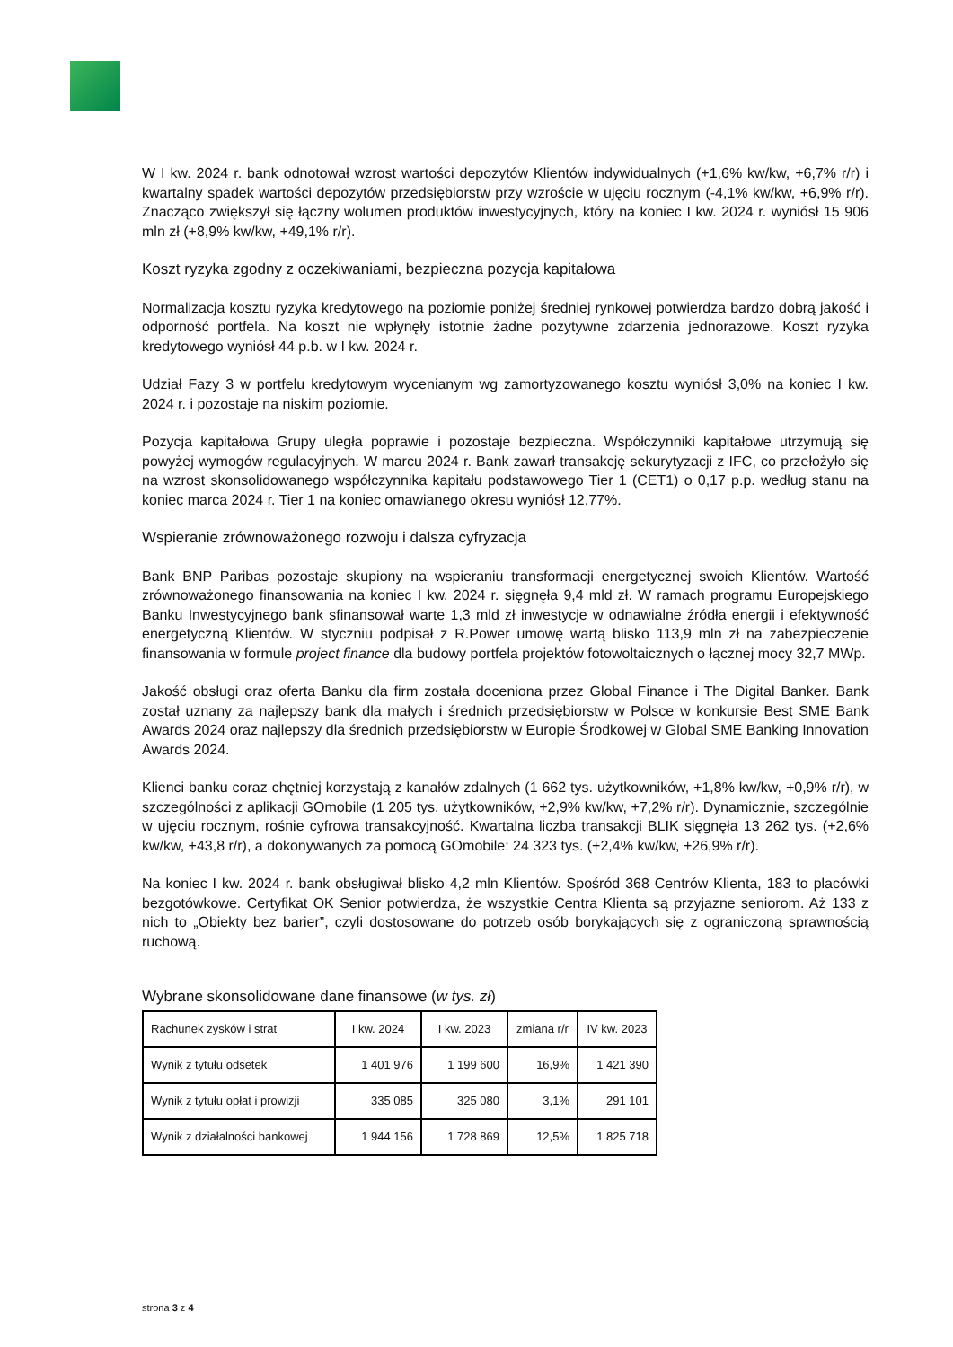W I kw. 2024 r. bank odnotował wzrost wartości depozytów Klientów indywidualnych (+1,6% kw/kw, +6,7% r/r) i kwartalny spadek wartości depozytów przedsiębiorstw przy wzroście w ujęciu rocznym (-4,1% kw/kw, +6,9% r/r). Znacząco zwiększył się łączny wolumen produktów inwestycyjnych, który na koniec I kw. 2024 r. wyniósł 15 906 mln zł (+8,9% kw/kw, +49,1% r/r).
Koszt ryzyka zgodny z oczekiwaniami, bezpieczna pozycja kapitałowa
Normalizacja kosztu ryzyka kredytowego na poziomie poniżej średniej rynkowej potwierdza bardzo dobrą jakość i odporność portfela. Na koszt nie wpłynęły istotnie żadne pozytywne zdarzenia jednorazowe. Koszt ryzyka kredytowego wyniósł 44 p.b. w I kw. 2024 r.
Udział Fazy 3 w portfelu kredytowym wycenianym wg zamortyzowanego kosztu wyniósł 3,0% na koniec I kw. 2024 r. i pozostaje na niskim poziomie.
Pozycja kapitałowa Grupy uległa poprawie i pozostaje bezpieczna. Współczynniki kapitałowe utrzymują się powyżej wymogów regulacyjnych. W marcu 2024 r. Bank zawarł transakcję sekurytyzacji z IFC, co przełożyło się na wzrost skonsolidowanego współczynnika kapitału podstawowego Tier 1 (CET1) o 0,17 p.p. według stanu na koniec marca 2024 r. Tier 1 na koniec omawianego okresu wyniósł 12,77%.
Wspieranie zrównoważonego rozwoju i dalsza cyfryzacja
Bank BNP Paribas pozostaje skupiony na wspieraniu transformacji energetycznej swoich Klientów. Wartość zrównoważonego finansowania na koniec I kw. 2024 r. sięgnęła 9,4 mld zł. W ramach programu Europejskiego Banku Inwestycyjnego bank sfinansował warte 1,3 mld zł inwestycje w odnawialne źródła energii i efektywność energetyczną Klientów. W styczniu podpisał z R.Power umowę wartą blisko 113,9 mln zł na zabezpieczenie finansowania w formule project finance dla budowy portfela projektów fotowoltaicznych o łącznej mocy 32,7 MWp.
Jakość obsługi oraz oferta Banku dla firm została doceniona przez Global Finance i The Digital Banker. Bank został uznany za najlepszy bank dla małych i średnich przedsiębiorstw w Polsce w konkursie Best SME Bank Awards 2024 oraz najlepszy dla średnich przedsiębiorstw w Europie Środkowej w Global SME Banking Innovation Awards 2024.
Klienci banku coraz chętniej korzystają z kanałów zdalnych (1 662 tys. użytkowników, +1,8% kw/kw, +0,9% r/r), w szczególności z aplikacji GOmobile (1 205 tys. użytkowników, +2,9% kw/kw, +7,2% r/r). Dynamicznie, szczególnie w ujęciu rocznym, rośnie cyfrowa transakcyjność. Kwartalna liczba transakcji BLIK sięgnęła 13 262 tys. (+2,6% kw/kw, +43,8 r/r), a dokonywanych za pomocą GOmobile: 24 323 tys. (+2,4% kw/kw, +26,9% r/r).
Na koniec I kw. 2024 r. bank obsługiwał blisko 4,2 mln Klientów. Spośród 368 Centrów Klienta, 183 to placówki bezgotówkowe. Certyfikat OK Senior potwierdza, że wszystkie Centra Klienta są przyjazne seniorom. Aż 133 z nich to „Obiekty bez barier”, czyli dostosowane do potrzeb osób borykających się z ograniczoną sprawnością ruchową.
Wybrane skonsolidowane dane finansowe (w tys. zł)
| Rachunek zysków i strat | I kw. 2024 | I kw. 2023 | zmiana r/r | IV kw. 2023 |
| --- | --- | --- | --- | --- |
| Wynik z tytułu odsetek | 1 401 976 | 1 199 600 | 16,9% | 1 421 390 |
| Wynik z tytułu opłat i prowizji | 335 085 | 325 080 | 3,1% | 291 101 |
| Wynik z działalności bankowej | 1 944 156 | 1 728 869 | 12,5% | 1 825 718 |
strona 3 z 4